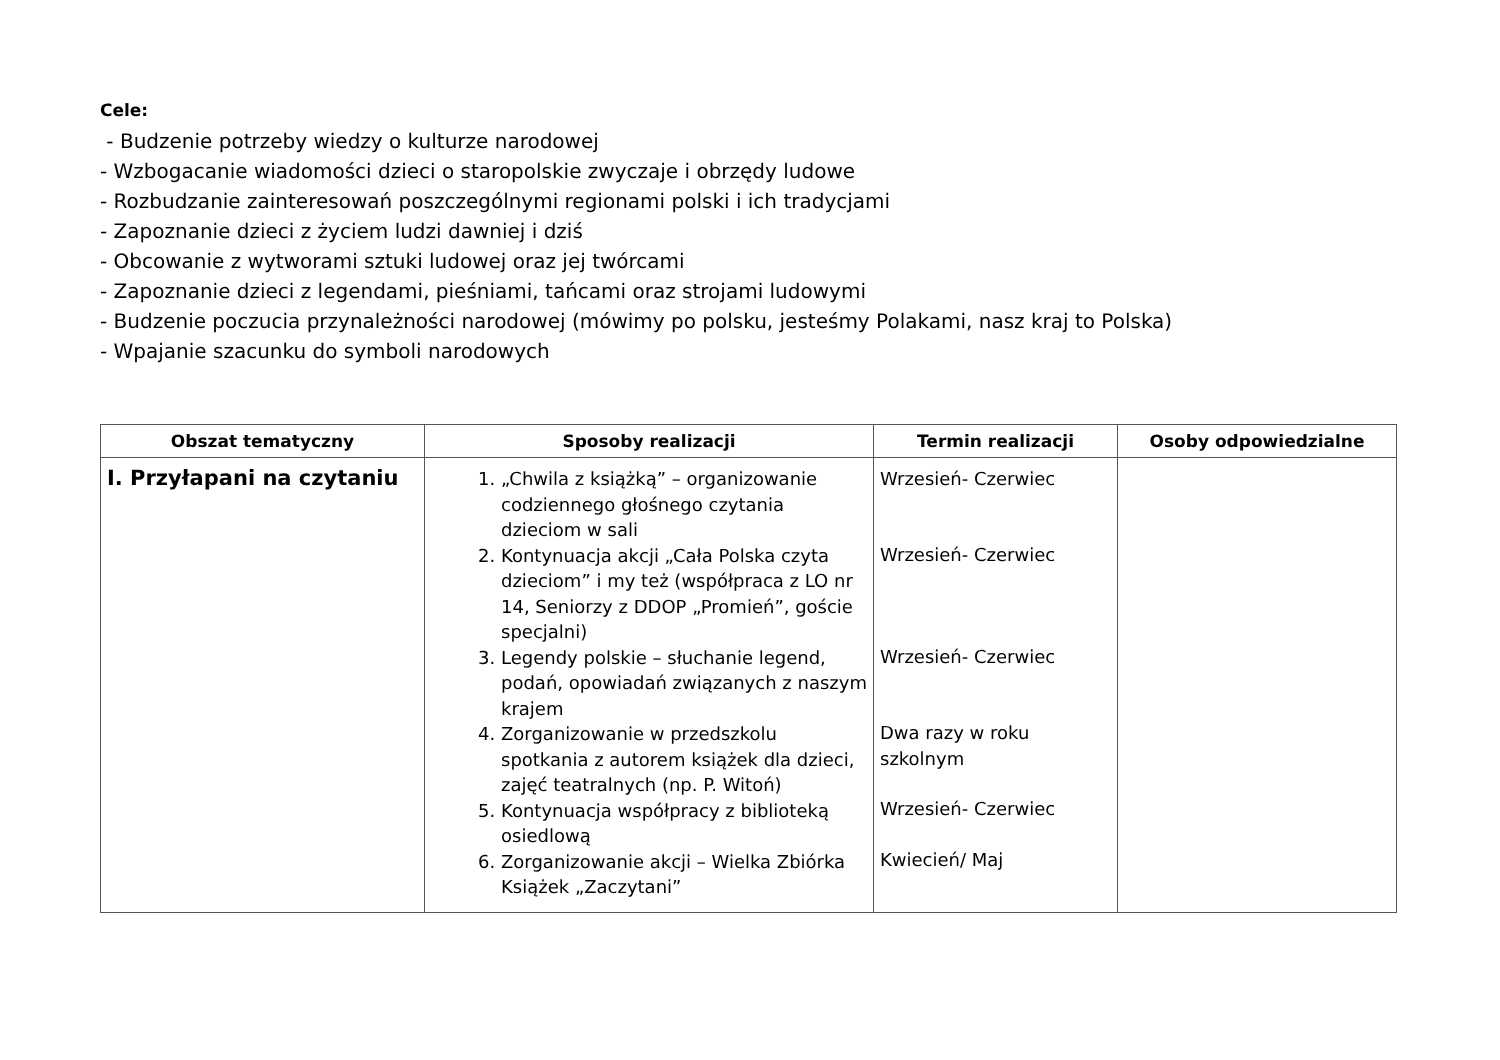Cele:
- Budzenie potrzeby wiedzy o kulturze narodowej
- Wzbogacanie wiadomości dzieci o staropolskie zwyczaje i obrzędy ludowe
- Rozbudzanie zainteresowań poszczególnymi regionami polski i ich tradycjami
- Zapoznanie dzieci z życiem ludzi dawniej i dziś
- Obcowanie z wytworami sztuki ludowej oraz jej twórcami
- Zapoznanie dzieci z legendami, pieśniami, tańcami oraz strojami ludowymi
- Budzenie poczucia przynależności narodowej (mówimy po polsku, jesteśmy Polakami, nasz kraj to Polska)
- Wpajanie szacunku do symboli narodowych
| Obszat tematyczny | Sposoby realizacji | Termin realizacji | Osoby odpowiedzialne |
| --- | --- | --- | --- |
| I. Przyłapani na czytaniu | 1. „Chwila z książką” – organizowanie codziennego głośnego czytania dzieciom w sali 2. Kontynuacja akcji „Cała Polska czyta dzieciom” i my też (współpraca z LO nr 14, Seniorzy z DDOP „Promień”, goście specjalni) 3. Legendy polskie – słuchanie legend, podań, opowiadań związanych z naszym krajem 4. Zorganizowanie w przedszkolu spotkania z autorem książek dla dzieci, zajęć teatralnych (np. P. Witoń) 5. Kontynuacja współpracy z biblioteką osiedlową 6. Zorganizowanie akcji – Wielka Zbiórka Książek „Zaczytani” | Wrzesień- Czerwiec Wrzesień- Czerwiec Wrzesień- Czerwiec Dwa razy w roku szkolnym Wrzesień- Czerwiec Kwiecień/ Maj | |